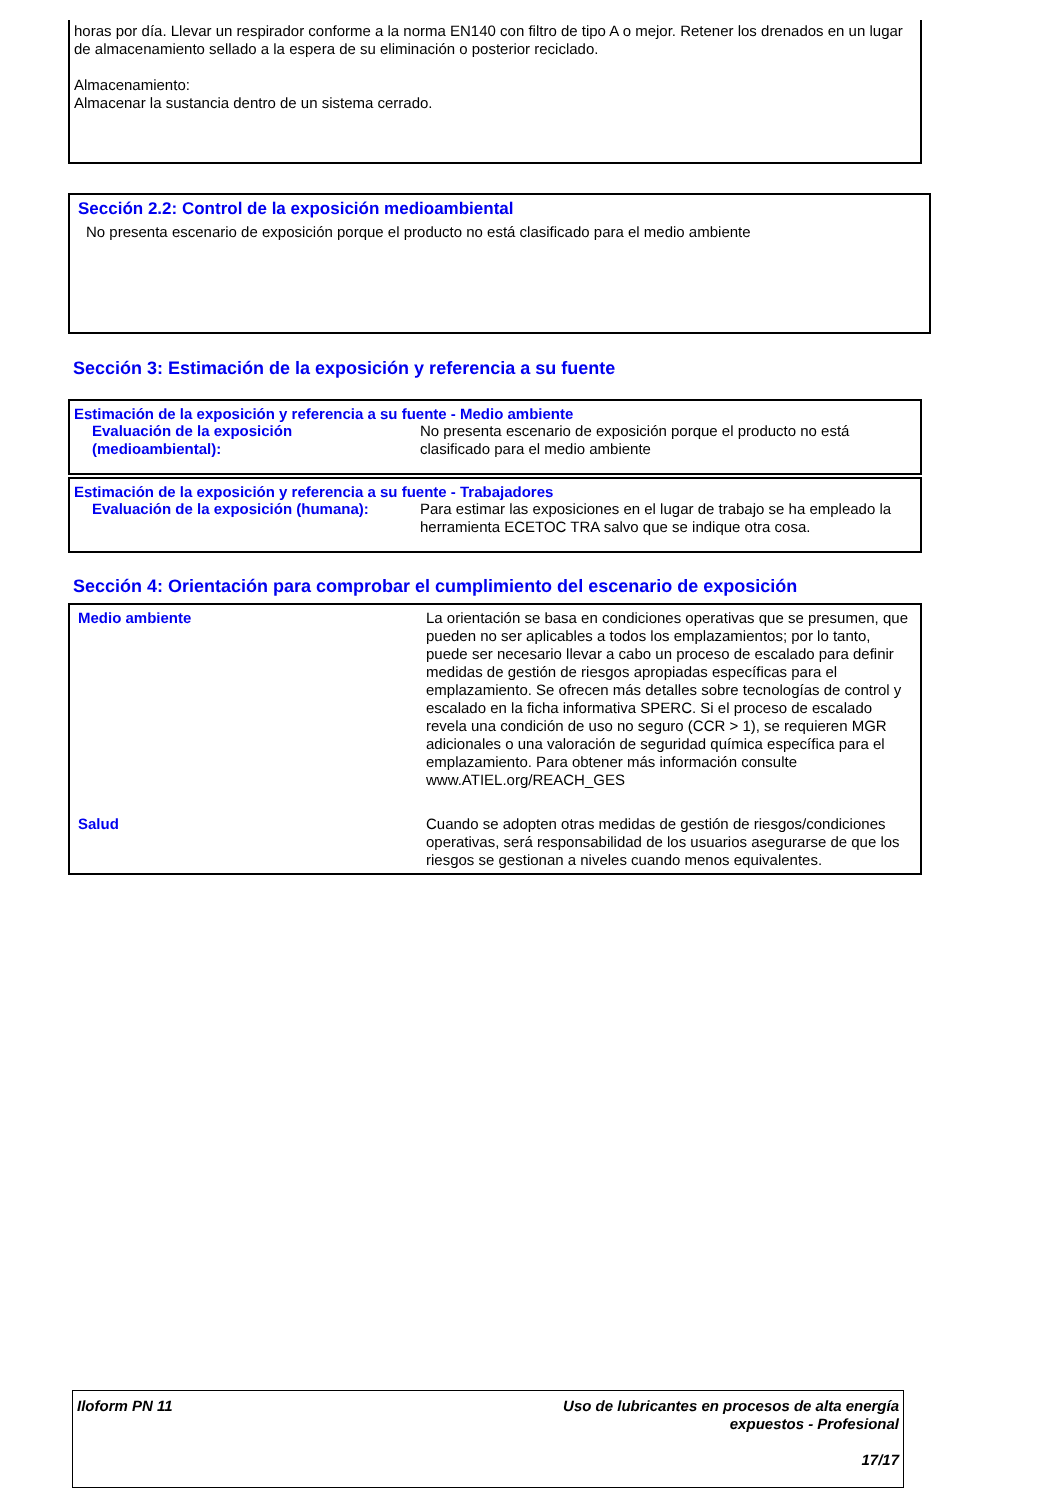horas por día. Llevar un respirador conforme a la norma EN140 con filtro de tipo A o mejor. Retener los drenados en un lugar de almacenamiento sellado a la espera de su eliminación o posterior reciclado.
Almacenamiento:
Almacenar la sustancia dentro de un sistema cerrado.
Sección 2.2: Control de la exposición medioambiental
No presenta escenario de exposición porque el producto no está clasificado para el medio ambiente
Sección 3: Estimación de la exposición y referencia a su fuente
Estimación de la exposición y referencia a su fuente - Medio ambiente
| Evaluación de la exposición (medioambiental): | No presenta escenario de exposición porque el producto no está clasificado para el medio ambiente |
Estimación de la exposición y referencia a su fuente - Trabajadores
| Evaluación de la exposición (humana): | Para estimar las exposiciones en el lugar de trabajo se ha empleado la herramienta ECETOC TRA salvo que se indique otra cosa. |
Sección 4: Orientación para comprobar el cumplimiento del escenario de exposición
| Medio ambiente | La orientación se basa en condiciones operativas que se presumen, que pueden no ser aplicables a todos los emplazamientos; por lo tanto, puede ser necesario llevar a cabo un proceso de escalado para definir medidas de gestión de riesgos apropiadas específicas para el emplazamiento. Se ofrecen más detalles sobre tecnologías de control y escalado en la ficha informativa SPERC. Si el proceso de escalado revela una condición de uso no seguro (CCR > 1), se requieren MGR adicionales o una valoración de seguridad química específica para el emplazamiento. Para obtener más información consulte www.ATIEL.org/REACH_GES |
| Salud | Cuando se adopten otras medidas de gestión de riesgos/condiciones operativas, será responsabilidad de los usuarios asegurarse de que los riesgos se gestionan a niveles cuando menos equivalentes. |
Iloform PN 11
Uso de lubricantes en procesos de alta energía
expuestos - Profesional
17/17